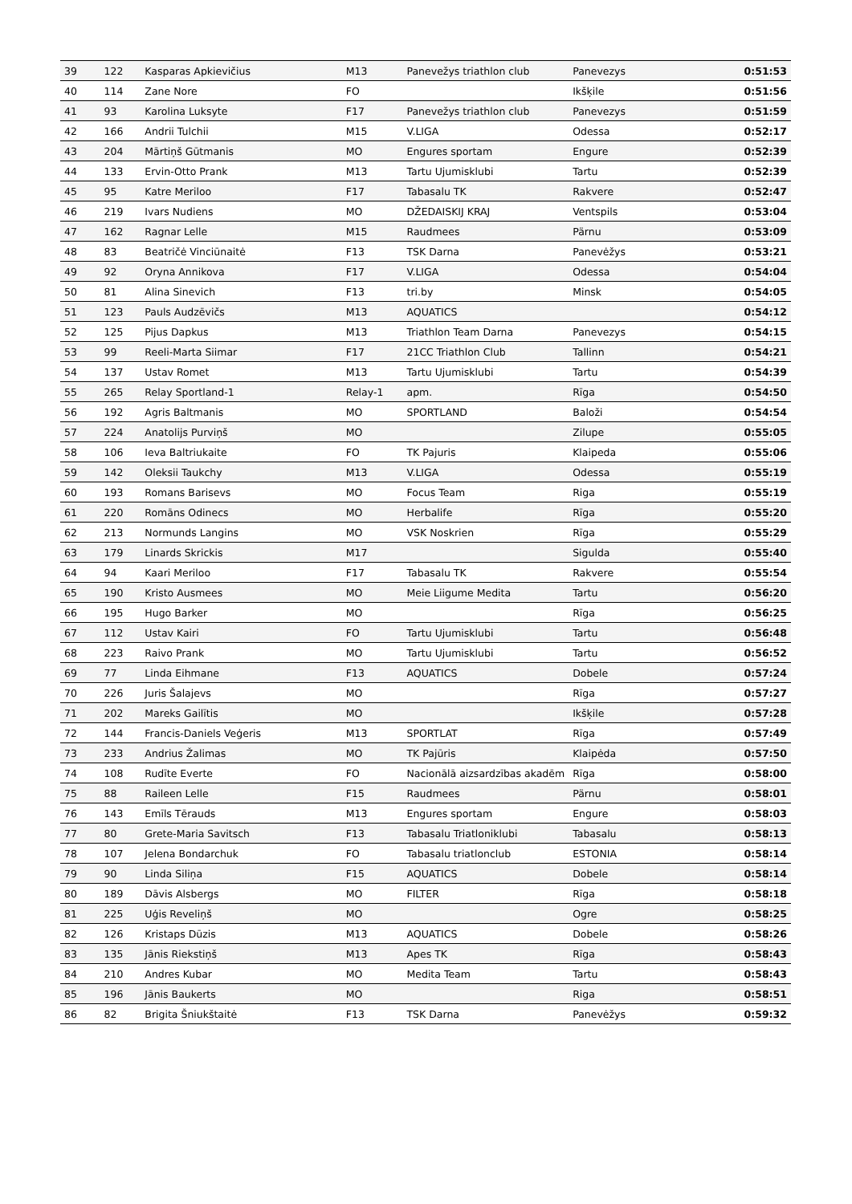| 39 | 122 | Kasparas Apkievičius | M13 | Panevežys triathlon club | Panevezys | 0:51:53 |
| 40 | 114 | Zane Nore | FO | | Ikšķile | 0:51:56 |
| 41 | 93 | Karolina Luksyte | F17 | Panevežys triathlon club | Panevezys | 0:51:59 |
| 42 | 166 | Andrii Tulchii | M15 | V.LIGA | Odessa | 0:52:17 |
| 43 | 204 | Mārtiņš Gūtmanis | MO | Engures sportam | Engure | 0:52:39 |
| 44 | 133 | Ervin-Otto Prank | M13 | Tartu Ujumisklubi | Tartu | 0:52:39 |
| 45 | 95 | Katre Meriloo | F17 | Tabasalu TK | Rakvere | 0:52:47 |
| 46 | 219 | Ivars Nudiens | MO | DŽEDAISKIJ KRAJ | Ventspils | 0:53:04 |
| 47 | 162 | Ragnar Lelle | M15 | Raudmees | Pärnu | 0:53:09 |
| 48 | 83 | Beatričė Vinciūnaitė | F13 | TSK Darna | Panevėžys | 0:53:21 |
| 49 | 92 | Oryna Annikova | F17 | V.LIGA | Odessa | 0:54:04 |
| 50 | 81 | Alina Sinevich | F13 | tri.by | Minsk | 0:54:05 |
| 51 | 123 | Pauls Audzēvičs | M13 | AQUATICS | | 0:54:12 |
| 52 | 125 | Pijus Dapkus | M13 | Triathlon Team Darna | Panevezys | 0:54:15 |
| 53 | 99 | Reeli-Marta Siimar | F17 | 21CC Triathlon Club | Tallinn | 0:54:21 |
| 54 | 137 | Ustav Romet | M13 | Tartu Ujumisklubi | Tartu | 0:54:39 |
| 55 | 265 | Relay Sportland-1 | Relay-1 | apm. | Rīga | 0:54:50 |
| 56 | 192 | Agris Baltmanis | MO | SPORTLAND | Baloži | 0:54:54 |
| 57 | 224 | Anatolijs Purviņš | MO | | Zilupe | 0:55:05 |
| 58 | 106 | Ieva Baltriukaite | FO | TK Pajuris | Klaipeda | 0:55:06 |
| 59 | 142 | Oleksii Taukchy | M13 | V.LIGA | Odessa | 0:55:19 |
| 60 | 193 | Romans Barisevs | MO | Focus Team | Riga | 0:55:19 |
| 61 | 220 | Romāns Odinecs | MO | Herbalife | Rīga | 0:55:20 |
| 62 | 213 | Normunds Langins | MO | VSK Noskrien | Rīga | 0:55:29 |
| 63 | 179 | Linards Skrickis | M17 | | Sigulda | 0:55:40 |
| 64 | 94 | Kaari Meriloo | F17 | Tabasalu TK | Rakvere | 0:55:54 |
| 65 | 190 | Kristo Ausmees | MO | Meie Liigume Medita | Tartu | 0:56:20 |
| 66 | 195 | Hugo Barker | MO | | Rīga | 0:56:25 |
| 67 | 112 | Ustav Kairi | FO | Tartu Ujumisklubi | Tartu | 0:56:48 |
| 68 | 223 | Raivo Prank | MO | Tartu Ujumisklubi | Tartu | 0:56:52 |
| 69 | 77 | Linda Eihmane | F13 | AQUATICS | Dobele | 0:57:24 |
| 70 | 226 | Juris Šalajevs | MO | | Rīga | 0:57:27 |
| 71 | 202 | Mareks Gailītis | MO | | Ikšķile | 0:57:28 |
| 72 | 144 | Francis-Daniels Veģeris | M13 | SPORTLAT | Rīga | 0:57:49 |
| 73 | 233 | Andrius Žalimas | MO | TK Pajūris | Klaipėda | 0:57:50 |
| 74 | 108 | Rudīte Everte | FO | Nacionālā aizsardzības akadēm | Rīga | 0:58:00 |
| 75 | 88 | Raileen Lelle | F15 | Raudmees | Pärnu | 0:58:01 |
| 76 | 143 | Emīls Tērauds | M13 | Engures sportam | Engure | 0:58:03 |
| 77 | 80 | Grete-Maria Savitsch | F13 | Tabasalu Triatloniklubi | Tabasalu | 0:58:13 |
| 78 | 107 | Jelena Bondarchuk | FO | Tabasalu triatlonclub | ESTONIA | 0:58:14 |
| 79 | 90 | Linda Siliņa | F15 | AQUATICS | Dobele | 0:58:14 |
| 80 | 189 | Dāvis Alsbergs | MO | FILTER | Rīga | 0:58:18 |
| 81 | 225 | Uģis Reveliņš | MO | | Ogre | 0:58:25 |
| 82 | 126 | Kristaps Dūzis | M13 | AQUATICS | Dobele | 0:58:26 |
| 83 | 135 | Jānis Riekstiņš | M13 | Apes TK | Rīga | 0:58:43 |
| 84 | 210 | Andres Kubar | MO | Medita Team | Tartu | 0:58:43 |
| 85 | 196 | Jānis Baukerts | MO | | Riga | 0:58:51 |
| 86 | 82 | Brigita Šniukštaitė | F13 | TSK Darna | Panevėžys | 0:59:32 |